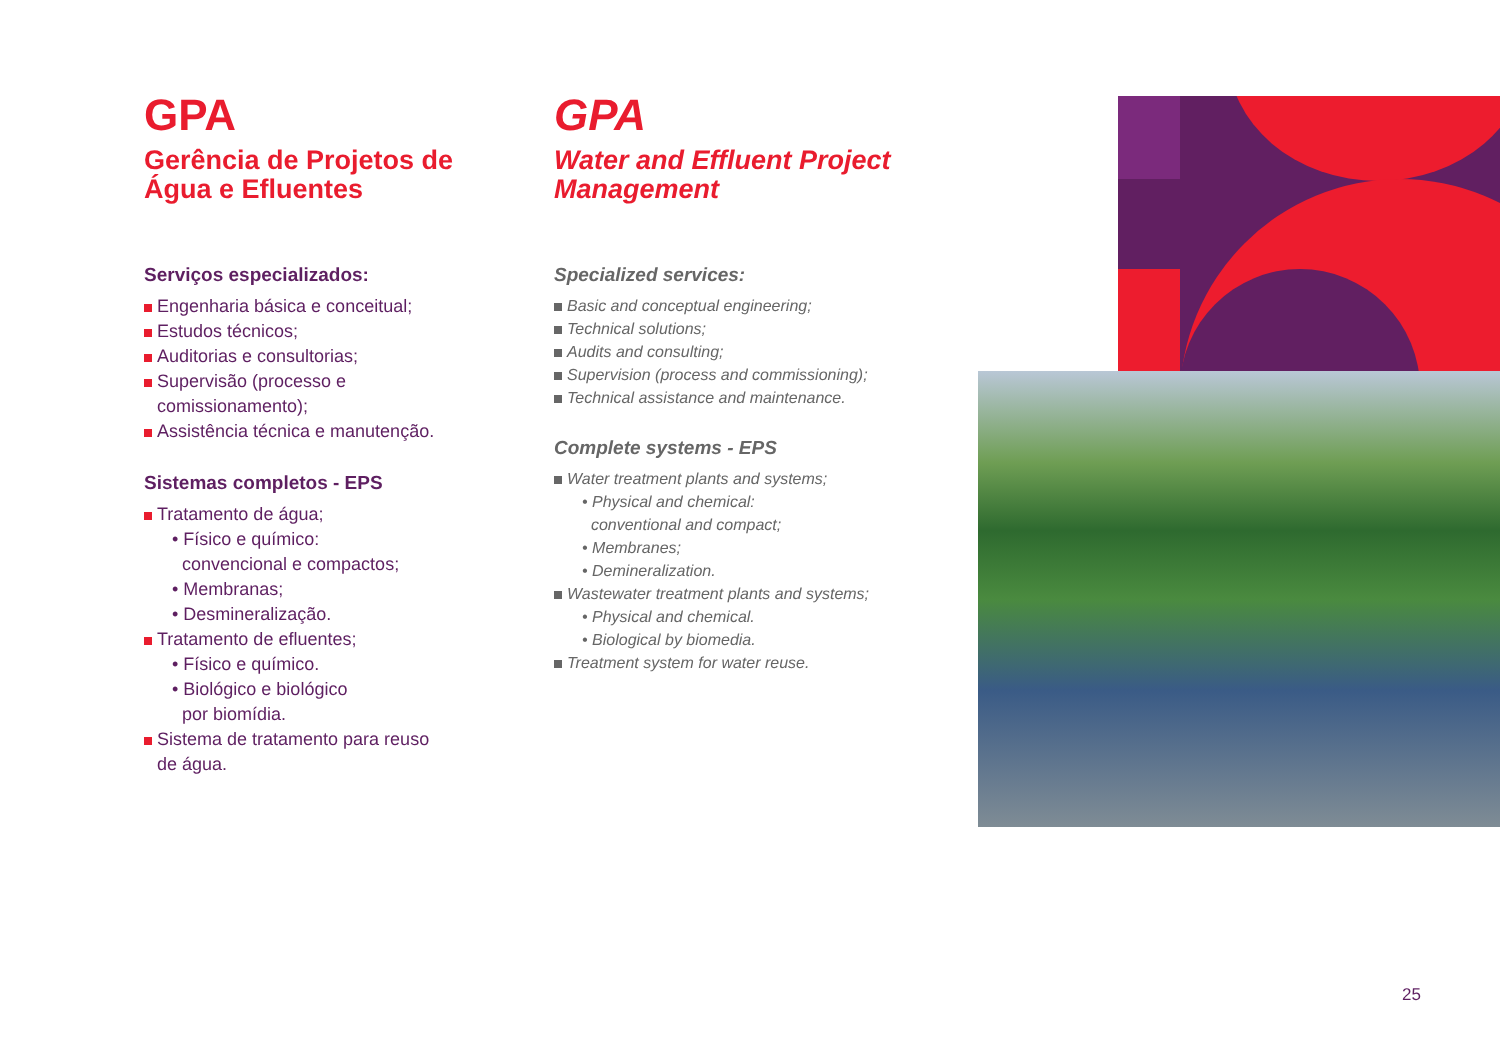GPA
Gerência de Projetos de Água e Efluentes
Serviços especializados:
Engenharia básica e conceitual;
Estudos técnicos;
Auditorias e consultorias;
Supervisão (processo e
comissionamento);
Assistência técnica e manutenção.
Sistemas completos - EPS
Tratamento de água;
• Físico e químico:
convencional e compactos;
• Membranas;
• Desmineralização.
Tratamento de efluentes;
• Físico e químico.
• Biológico e biológico
por biomídia.
Sistema de tratamento para reuso
de água.
GPA
Water and Effluent Project Management
Specialized services:
Basic and conceptual engineering;
Technical solutions;
Audits and consulting;
Supervision (process and commissioning);
Technical assistance and maintenance.
Complete systems - EPS
Water treatment plants and systems;
• Physical and chemical:
conventional and compact;
• Membranes;
• Demineralization.
Wastewater treatment plants and systems;
• Physical and chemical.
• Biological by biomedia.
Treatment system for water reuse.
25